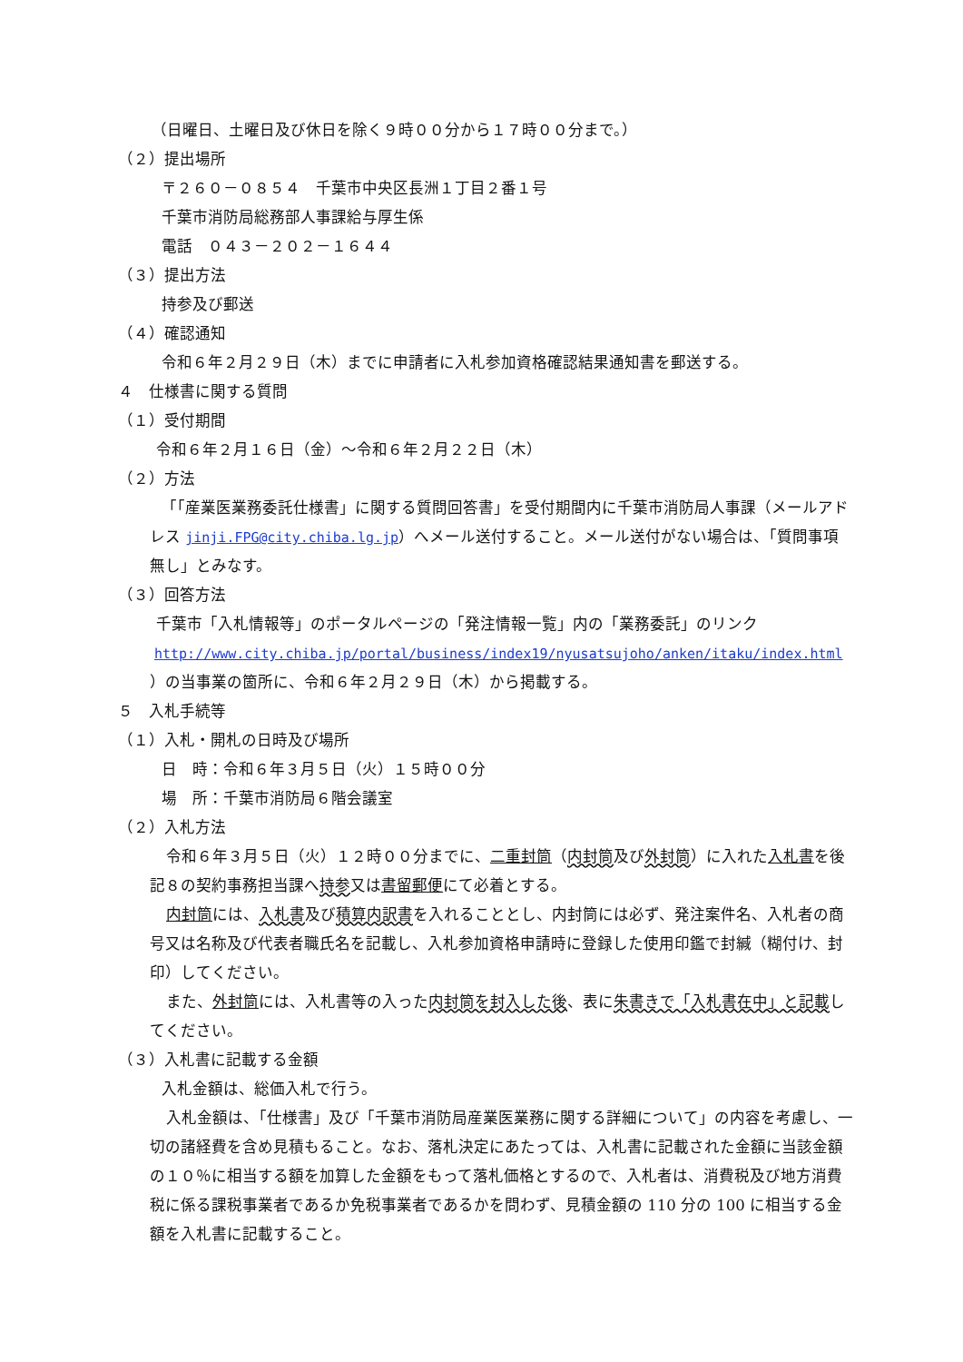（日曜日、土曜日及び休日を除く９時００分から１７時００分まで。）
（２）提出場所
〒２６０－０８５４　千葉市中央区長洲１丁目２番１号
千葉市消防局総務部人事課給与厚生係
電話　０４３－２０２－１６４４
（３）提出方法
持参及び郵送
（４）確認通知
令和６年２月２９日（木）までに申請者に入札参加資格確認結果通知書を郵送する。
４　仕様書に関する質問
（１）受付期間
令和６年２月１６日（金）～令和６年２月２２日（木）
（２）方法
「「産業医業務委託仕様書」に関する質問回答書」を受付期間内に千葉市消防局人事課（メールアドレス jinji.FPG@city.chiba.lg.jp）へメール送付すること。メール送付がない場合は、「質問事項無し」とみなす。
（３）回答方法
千葉市「入札情報等」のポータルページの「発注情報一覧」内の「業務委託」のリンク
http://www.city.chiba.jp/portal/business/index19/nyusatsujoho/anken/itaku/index.html
）の当事業の箇所に、令和６年２月２９日（木）から掲載する。
５　入札手続等
（１）入札・開札の日時及び場所
日　時：令和６年３月５日（火）１５時００分
場　所：千葉市消防局６階会議室
（２）入札方法
令和６年３月５日（火）１２時００分までに、二重封筒（内封筒及び外封筒）に入れた入札書を後記８の契約事務担当課へ持参又は書留郵便にて必着とする。
内封筒には、入札書及び積算内訳書を入れることとし、内封筒には必ず、発注案件名、入札者の商号又は名称及び代表者職氏名を記載し、入札参加資格申請時に登録した使用印鑑で封緘（糊付け、封印）してください。
また、外封筒には、入札書等の入った内封筒を封入した後、表に朱書きで「入札書在中」と記載してください。
（３）入札書に記載する金額
入札金額は、総価入札で行う。
入札金額は、「仕様書」及び「千葉市消防局産業医業務に関する詳細について」の内容を考慮し、一切の諸経費を含め見積もること。なお、落札決定にあたっては、入札書に記載された金額に当該金額の１０％に相当する額を加算した金額をもって落札価格とするので、入札者は、消費税及び地方消費税に係る課税事業者であるか免税事業者であるかを問わず、見積金額の 110 分の 100 に相当する金額を入札書に記載すること。